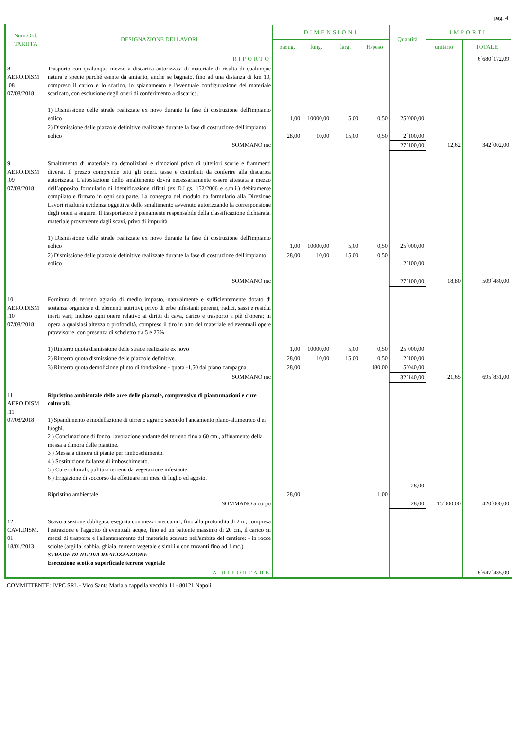pag. 4
| Num.Ord. TARIFFA | DESIGNAZIONE DEI LAVORI | DIMENSIONI | | | | Quantità | IMPORTI | |
| --- | --- | --- | --- | --- | --- | --- | --- | --- |
| | | par.ug. | lung. | larg. | H/peso | | unitario | TOTALE |
| | RIPORTO | | | | | | | 6´680´172,09 |
| 8 AERO.DISM .08 07/08/2018 | Trasporto con qualunque mezzo a discarica autorizzata di materiale di risulta di qualunque natura e specie purché esente da amianto, anche se bagnato, fino ad una distanza di km 10, compreso il carico e lo scarico, lo spianamento e l'eventuale configurazione del materiale scaricato, con esclusione degli oneri di conferimento a discarica. 1) Dismissione delle strade realizzate ex novo durante la fase di costruzione dell'impianto eolico | 1,00 | 10000,00 | 5,00 | 0,50 | 25´000,00 | | |
| | 2) Dismissione delle piazzole definitive realizzate durante la fase di costruzione dell'impianto eolico | 28,00 | 10,00 | 15,00 | 0,50 | 2´100,00 | | |
| | SOMMANO mc | | | | | 27´100,00 | 12,62 | 342´002,00 |
| 9 AERO.DISM .09 07/08/2018 | Smaltimento di materiale da demolizioni e rimozioni privo di ulteriori scorie e frammenti diversi. Il prezzo comprende tutti gli oneri, tasse e contributi da conferire alla discarica autorizzata. L’attestazione dello smaltimento dovrà necessariamente essere attestata a mezzo dell’apposito formulario di identificazione rifiuti (ex D.Lgs. 152/2006 e s.m.i.) debitamente compilato e firmato in ogni sua parte. La consegna del modulo da formulario alla Direzione Lavori risulterà evidenza oggettiva dello smaltimento avvenuto autorizzando la corresponsione degli oneri a seguire. Il trasportatore è pienamente responsabile della classificazione dichiarata. materiale proveniente dagli scavi, privo di impurità 1) Dismissione delle strade realizzate ex novo durante la fase di costruzione dell'impianto eolico | 1,00 | 10000,00 | 5,00 | 0,50 | 25´000,00 | | |
| | 2) Dismissione delle piazzole definitive realizzate durante la fase di costruzione dell'impianto eolico | 28,00 | 10,00 | 15,00 | 0,50 | 2´100,00 | | |
| | SOMMANO mc | | | | | 27´100,00 | 18,80 | 509´480,00 |
| 10 AERO.DISM .10 07/08/2018 | Fornitura di terreno agrario di medio impasto, naturalmente e sufficientemente dotato di sostanza organica e di elementi nutritivi, privo di erbe infestanti perenni, radici, sassi e residui inerti vari; incluso ogni onere relativo ai diritti di cava, carico e trasporto a piè d’opera; in opera a qualsiasi altezza o profondità, compreso il tiro in alto del materiale ed eventuali opere provvisorie. con presenza di scheletro tra 5 e 25% 1) Rinterro quota dismissione delle strade realizzate ex novo | 1,00 | 10000,00 | 5,00 | 0,50 | 25´000,00 | | |
| | 2) Rinterro quota dismissione delle piazzole definitive. | 28,00 | 10,00 | 15,00 | 0,50 | 2´100,00 | | |
| | 3) Rinterro quota demolizione plinto di fondazione - quota -1,50 dal piano campagna. | 28,00 | | | 180,00 | 5´040,00 | | |
| | SOMMANO mc | | | | | 32´140,00 | 21,65 | 695´831,00 |
| 11 AERO.DISM .11 07/08/2018 | Ripristino ambientale delle aree delle piazzole, comprensivo di piantumazioni e cure colturali; 1) Spandimento e modellazione di terreno agrario secondo l'andamento plano-altimetrico d ei luoghi. 2 ) Concimazione di fondo, lavorazione andante del terreno fino a 60 cm., affinamento della messa a dimora delle piantine. 3 ) Messa a dimora di piante per rimboschimento. 4 ) Sostituzione fallanze di imboschimento. 5 ) Cure colturali, pulitura terreno da vegetazione infestante. 6 ) Irrigazione di soccorso da effettuare nei mesi di luglio ed agosto. Ripristino ambientale | 28,00 | | | 1,00 | 28,00 | | |
| | SOMMANO a corpo | | | | | 28,00 | 15´000,00 | 420´000,00 |
| 12 CAVI.DISM. 01 18/01/2013 | Scavo a sezione obbligata, eseguita con mezzi meccanici, fino alla profondita di 2 m, compresa l'estrazione e l'aggotto di eventuali acque, fino ad un battente massimo di 20 cm, il carico su mezzi di trasporto e l'allontanamento del materiale scavato nell'ambito del cantiere: - in rocce sciolte (argilla, sabbia, ghiaia, terreno vegetale e simili o con trovanti fino ad 1 mc.) STRADE DI NUOVA REALIZZAZIONE Esecuzione scotico superficiale terreno vegetale | | | | | | | |
| | A RIPORTARE | | | | | | | 8´647´485,09 |
COMMITTENTE: IVPC SRL - Vico Santa Maria a cappella vecchia 11 - 80121 Napoli